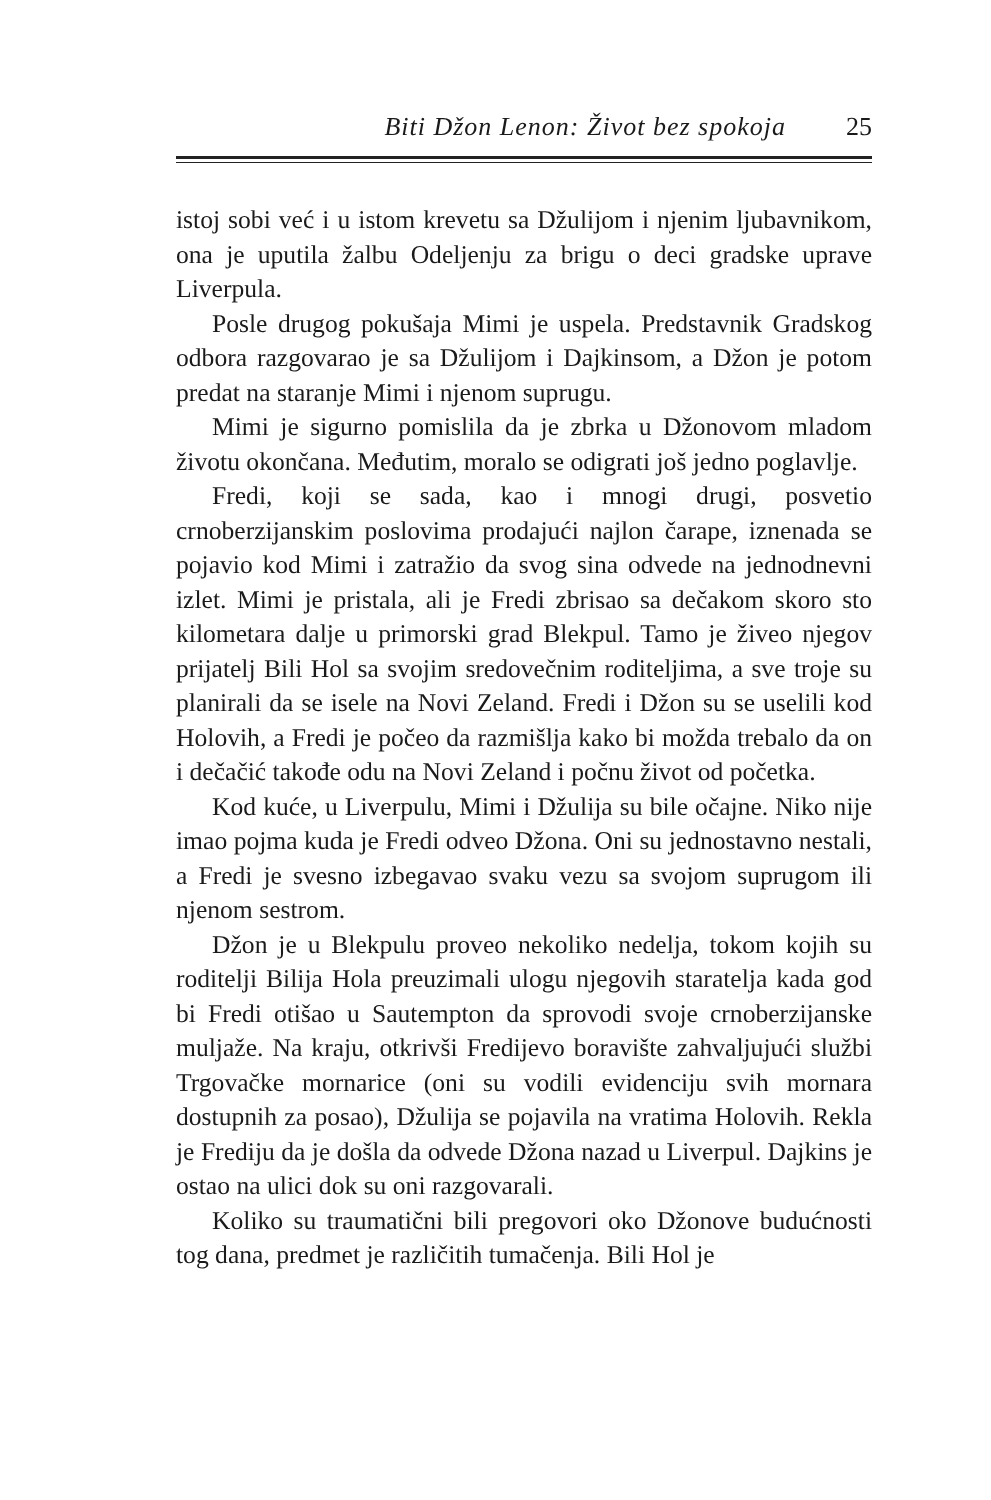Biti Džon Lenon: Život bez spokoja 25
istoj sobi već i u istom krevetu sa Džulijom i njenim ljubavnikom, ona je uputila žalbu Odeljenju za brigu o deci gradske uprave Liverpula.
Posle drugog pokušaja Mimi je uspela. Predstavnik Gradskog odbora razgovarao je sa Džulijom i Dajkinsom, a Džon je potom predat na staranje Mimi i njenom suprugu.
Mimi je sigurno pomislila da je zbrka u Džonovom mladom životu okončana. Međutim, moralo se odigrati još jedno poglavlje.
Fredi, koji se sada, kao i mnogi drugi, posvetio crnoberzijanskim poslovima prodajući najlon čarape, iznenada se pojavio kod Mimi i zatražio da svog sina odvede na jednodnevni izlet. Mimi je pristala, ali je Fredi zbrisao sa dečakom skoro sto kilometara dalje u primorski grad Blekpul. Tamo je živeo njegov prijatelj Bili Hol sa svojim sredovečnim roditeljima, a sve troje su planirali da se isele na Novi Zeland. Fredi i Džon su se uselili kod Holovih, a Fredi je počeo da razmišlja kako bi možda trebalo da on i dečačić takođe odu na Novi Zeland i počnu život od početka.
Kod kuće, u Liverpulu, Mimi i Džulija su bile očajne. Niko nije imao pojma kuda je Fredi odveo Džona. Oni su jednostavno nestali, a Fredi je svesno izbegavao svaku vezu sa svojom suprugom ili njenom sestrom.
Džon je u Blekpulu proveo nekoliko nedelja, tokom kojih su roditelji Bilija Hola preuzimali ulogu njegovih staratelja kada god bi Fredi otišao u Sautempton da sprovodi svoje crnoberzijanske muljaže. Na kraju, otkrivši Fredijevo boravište zahvaljujući službi Trgovačke mornarice (oni su vodili evidenciju svih mornara dostupnih za posao), Džulija se pojavila na vratima Holovih. Rekla je Frediju da je došla da odvede Džona nazad u Liverpul. Dajkins je ostao na ulici dok su oni razgovarali.
Koliko su traumatični bili pregovori oko Džonove budućnosti tog dana, predmet je različitih tumačenja. Bili Hol je